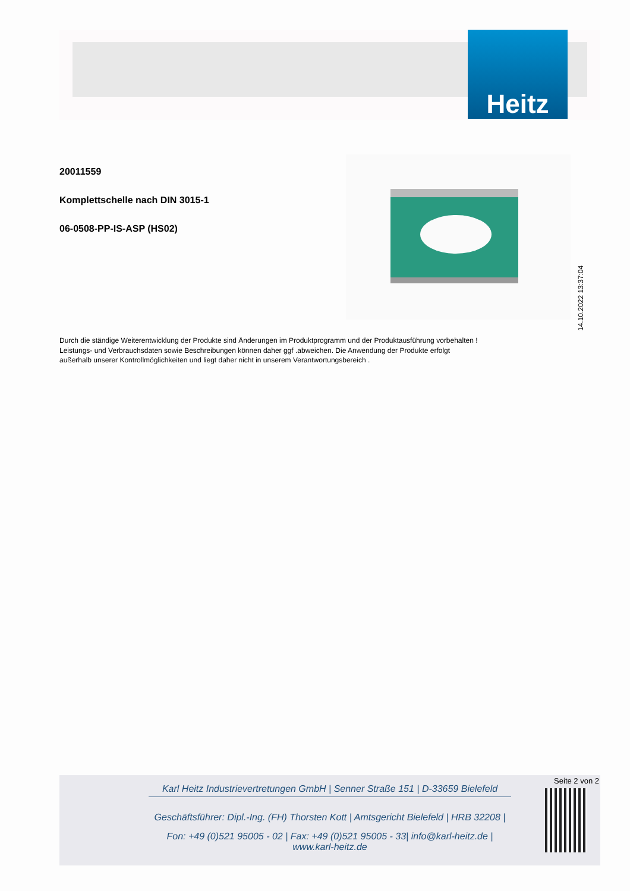Heitz
20011559
Komplettschelle nach DIN 3015-1
06-0508-PP-IS-ASP (HS02)
14.10.2022 13:37:04
Durch die ständige Weiterentwicklung der Produkte sind Änderungen im Produktprogramm und der Produktausführung vorbehalten !
Leistungs- und Verbrauchsdaten sowie Beschreibungen können daher ggf .abweichen. Die Anwendung der Produkte erfolgt
außerhalb unserer Kontrollmöglichkeiten und liegt daher nicht in unserem Verantwortungsbereich .
Karl Heitz Industrievertretungen GmbH | Senner Straße 151 | D-33659 Bielefeld
Geschäftsführer: Dipl.-Ing. (FH) Thorsten Kott | Amtsgericht Bielefeld | HRB 32208 |
Fon: +49 (0)521 95005 - 02 | Fax: +49 (0)521 95005 - 33| info@karl-heitz.de | www.karl-heitz.de
Seite 2 von 2